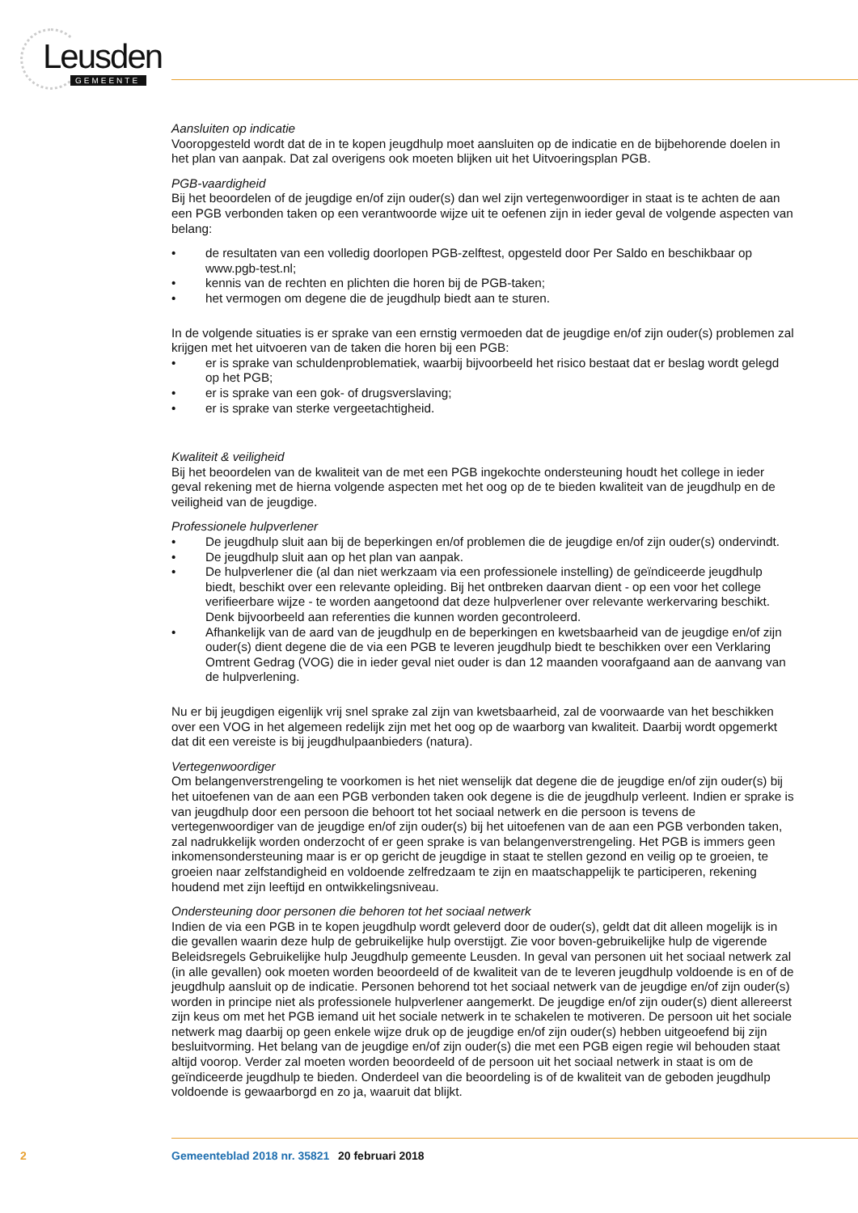Leusden GEMEENTE
Aansluiten op indicatie
Vooropgesteld wordt dat de in te kopen jeugdhulp moet aansluiten op de indicatie en de bijbehorende doelen in het plan van aanpak. Dat zal overigens ook moeten blijken uit het Uitvoeringsplan PGB.
PGB-vaardigheid
Bij het beoordelen of de jeugdige en/of zijn ouder(s) dan wel zijn vertegenwoordiger in staat is te achten de aan een PGB verbonden taken op een verantwoorde wijze uit te oefenen zijn in ieder geval de volgende aspecten van belang:
• de resultaten van een volledig doorlopen PGB-zelftest, opgesteld door Per Saldo en beschikbaar op www.pgb-test.nl;
• kennis van de rechten en plichten die horen bij de PGB-taken;
• het vermogen om degene die de jeugdhulp biedt aan te sturen.
In de volgende situaties is er sprake van een ernstig vermoeden dat de jeugdige en/of zijn ouder(s) problemen zal krijgen met het uitvoeren van de taken die horen bij een PGB:
• er is sprake van schuldenproblematiek, waarbij bijvoorbeeld het risico bestaat dat er beslag wordt gelegd op het PGB;
• er is sprake van een gok- of drugsverslaving;
• er is sprake van sterke vergeetachtigheid.
Kwaliteit & veiligheid
Bij het beoordelen van de kwaliteit van de met een PGB ingekochte ondersteuning houdt het college in ieder geval rekening met de hierna volgende aspecten met het oog op de te bieden kwaliteit van de jeugdhulp en de veiligheid van de jeugdige.
Professionele hulpverlener
• De jeugdhulp sluit aan bij de beperkingen en/of problemen die de jeugdige en/of zijn ouder(s) ondervindt.
• De jeugdhulp sluit aan op het plan van aanpak.
• De hulpverlener die (al dan niet werkzaam via een professionele instelling) de geïndiceerde jeugdhulp biedt, beschikt over een relevante opleiding. Bij het ontbreken daarvan dient - op een voor het college verifieerbare wijze - te worden aangetoond dat deze hulpverlener over relevante werkervaring beschikt. Denk bijvoorbeeld aan referenties die kunnen worden gecontroleerd.
• Afhankelijk van de aard van de jeugdhulp en de beperkingen en kwetsbaarheid van de jeugdige en/of zijn ouder(s) dient degene die de via een PGB te leveren jeugdhulp biedt te beschikken over een Verklaring Omtrent Gedrag (VOG) die in ieder geval niet ouder is dan 12 maanden voorafgaand aan de aanvang van de hulpverlening.
Nu er bij jeugdigen eigenlijk vrij snel sprake zal zijn van kwetsbaarheid, zal de voorwaarde van het beschikken over een VOG in het algemeen redelijk zijn met het oog op de waarborg van kwaliteit. Daarbij wordt opgemerkt dat dit een vereiste is bij jeugdhulpaanbieders (natura).
Vertegenwoordiger
Om belangenverstrengeling te voorkomen is het niet wenselijk dat degene die de jeugdige en/of zijn ouder(s) bij het uitoefenen van de aan een PGB verbonden taken ook degene is die de jeugdhulp verleent. Indien er sprake is van jeugdhulp door een persoon die behoort tot het sociaal netwerk en die persoon is tevens de vertegenwoordiger van de jeugdige en/of zijn ouder(s) bij het uitoefenen van de aan een PGB verbonden taken, zal nadrukkelijk worden onderzocht of er geen sprake is van belangenverstrengeling. Het PGB is immers geen inkomensondersteuning maar is er op gericht de jeugdige in staat te stellen gezond en veilig op te groeien, te groeien naar zelfstandigheid en voldoende zelfredzaam te zijn en maatschappelijk te participeren, rekening houdend met zijn leeftijd en ontwikkelingsniveau.
Ondersteuning door personen die behoren tot het sociaal netwerk
Indien de via een PGB in te kopen jeugdhulp wordt geleverd door de ouder(s), geldt dat dit alleen mogelijk is in die gevallen waarin deze hulp de gebruikelijke hulp overstijgt. Zie voor boven-gebruikelijke hulp de vigerende Beleidsregels Gebruikelijke hulp Jeugdhulp gemeente Leusden. In geval van personen uit het sociaal netwerk zal (in alle gevallen) ook moeten worden beoordeeld of de kwaliteit van de te leveren jeugdhulp voldoende is en of de jeugdhulp aansluit op de indicatie. Personen behorend tot het sociaal netwerk van de jeugdige en/of zijn ouder(s) worden in principe niet als professionele hulpverlener aangemerkt. De jeugdige en/of zijn ouder(s) dient allereerst zijn keus om met het PGB iemand uit het sociale netwerk in te schakelen te motiveren. De persoon uit het sociale netwerk mag daarbij op geen enkele wijze druk op de jeugdige en/of zijn ouder(s) hebben uitgeoefend bij zijn besluitvorming. Het belang van de jeugdige en/of zijn ouder(s) die met een PGB eigen regie wil behouden staat altijd voorop. Verder zal moeten worden beoordeeld of de persoon uit het sociaal netwerk in staat is om de geïndiceerde jeugdhulp te bieden. Onderdeel van die beoordeling is of de kwaliteit van de geboden jeugdhulp voldoende is gewaarborgd en zo ja, waaruit dat blijkt.
2 Gemeenteblad 2018 nr. 35821 20 februari 2018